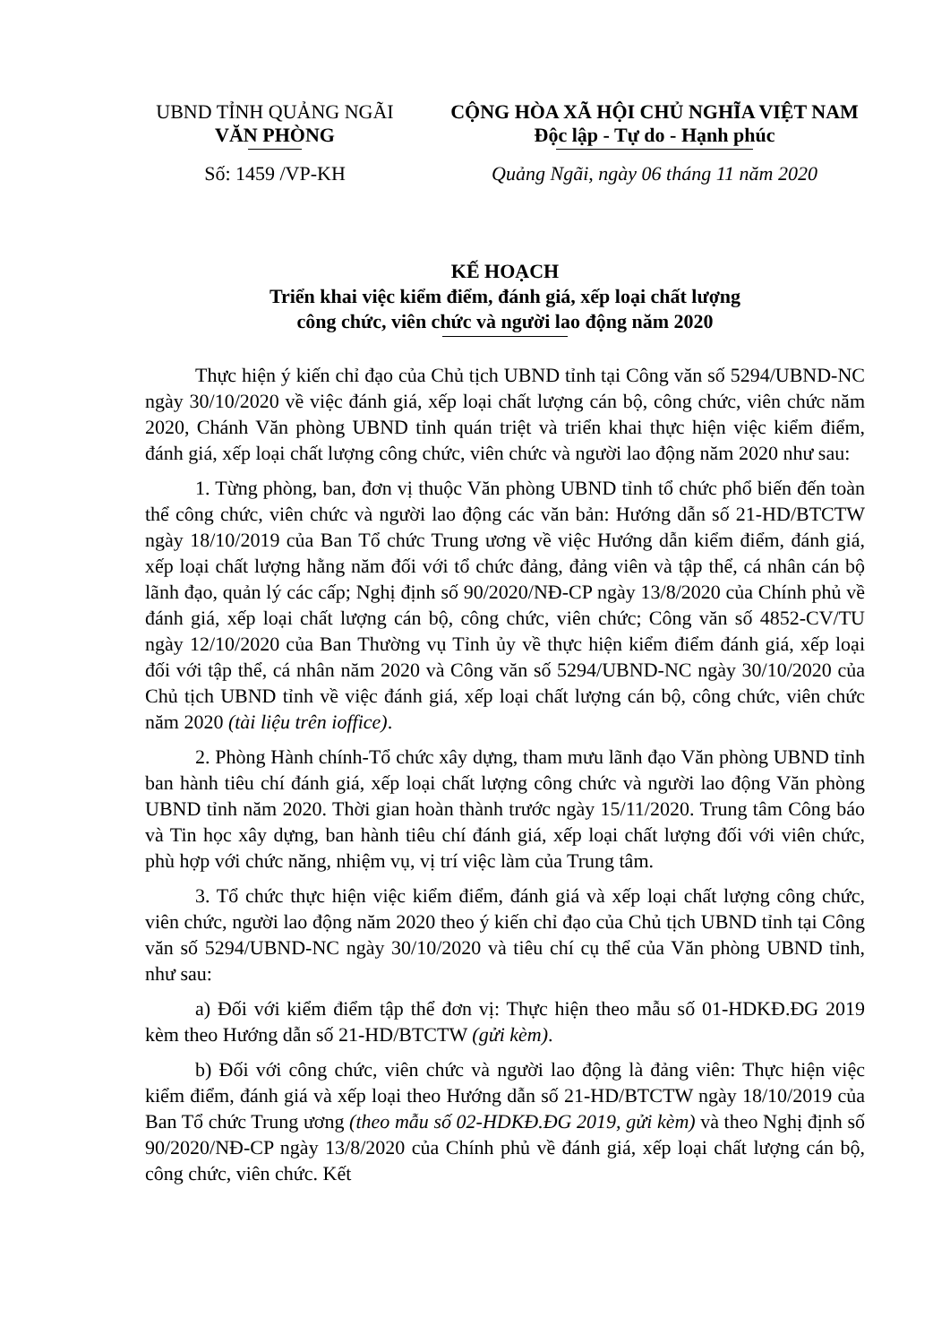UBND TỈNH QUẢNG NGÃI
VĂN PHÒNG
CỘNG HÒA XÃ HỘI CHỦ NGHĨA VIỆT NAM
Độc lập - Tự do - Hạnh phúc
Số: 1459 /VP-KH Quảng Ngãi, ngày 06 tháng 11 năm 2020
KẾ HOẠCH
Triển khai việc kiểm điểm, đánh giá, xếp loại chất lượng
công chức, viên chức và người lao động năm 2020
Thực hiện ý kiến chỉ đạo của Chủ tịch UBND tỉnh tại Công văn số 5294/UBND-NC ngày 30/10/2020 về việc đánh giá, xếp loại chất lượng cán bộ, công chức, viên chức năm 2020, Chánh Văn phòng UBND tỉnh quán triệt và triển khai thực hiện việc kiểm điểm, đánh giá, xếp loại chất lượng công chức, viên chức và người lao động năm 2020 như sau:
1. Từng phòng, ban, đơn vị thuộc Văn phòng UBND tỉnh tổ chức phổ biến đến toàn thể công chức, viên chức và người lao động các văn bản: Hướng dẫn số 21-HD/BTCTW ngày 18/10/2019 của Ban Tổ chức Trung ương về việc Hướng dẫn kiểm điểm, đánh giá, xếp loại chất lượng hằng năm đối với tổ chức đảng, đảng viên và tập thể, cá nhân cán bộ lãnh đạo, quản lý các cấp; Nghị định số 90/2020/NĐ-CP ngày 13/8/2020 của Chính phủ về đánh giá, xếp loại chất lượng cán bộ, công chức, viên chức; Công văn số 4852-CV/TU ngày 12/10/2020 của Ban Thường vụ Tỉnh ủy về thực hiện kiểm điểm đánh giá, xếp loại đối với tập thể, cá nhân năm 2020 và Công văn số 5294/UBND-NC ngày 30/10/2020 của Chủ tịch UBND tỉnh về việc đánh giá, xếp loại chất lượng cán bộ, công chức, viên chức năm 2020 (tài liệu trên ioffice).
2. Phòng Hành chính-Tổ chức xây dựng, tham mưu lãnh đạo Văn phòng UBND tỉnh ban hành tiêu chí đánh giá, xếp loại chất lượng công chức và người lao động Văn phòng UBND tỉnh năm 2020. Thời gian hoàn thành trước ngày 15/11/2020. Trung tâm Công báo và Tin học xây dựng, ban hành tiêu chí đánh giá, xếp loại chất lượng đối với viên chức, phù hợp với chức năng, nhiệm vụ, vị trí việc làm của Trung tâm.
3. Tổ chức thực hiện việc kiểm điểm, đánh giá và xếp loại chất lượng công chức, viên chức, người lao động năm 2020 theo ý kiến chỉ đạo của Chủ tịch UBND tỉnh tại Công văn số 5294/UBND-NC ngày 30/10/2020 và tiêu chí cụ thể của Văn phòng UBND tỉnh, như sau:
a) Đối với kiểm điểm tập thể đơn vị: Thực hiện theo mẫu số 01-HDKĐ.ĐG 2019 kèm theo Hướng dẫn số 21-HD/BTCTW (gửi kèm).
b) Đối với công chức, viên chức và người lao động là đảng viên: Thực hiện việc kiểm điểm, đánh giá và xếp loại theo Hướng dẫn số 21-HD/BTCTW ngày 18/10/2019 của Ban Tổ chức Trung ương (theo mẫu số 02-HDKĐ.ĐG 2019, gửi kèm) và theo Nghị định số 90/2020/NĐ-CP ngày 13/8/2020 của Chính phủ về đánh giá, xếp loại chất lượng cán bộ, công chức, viên chức. Kết